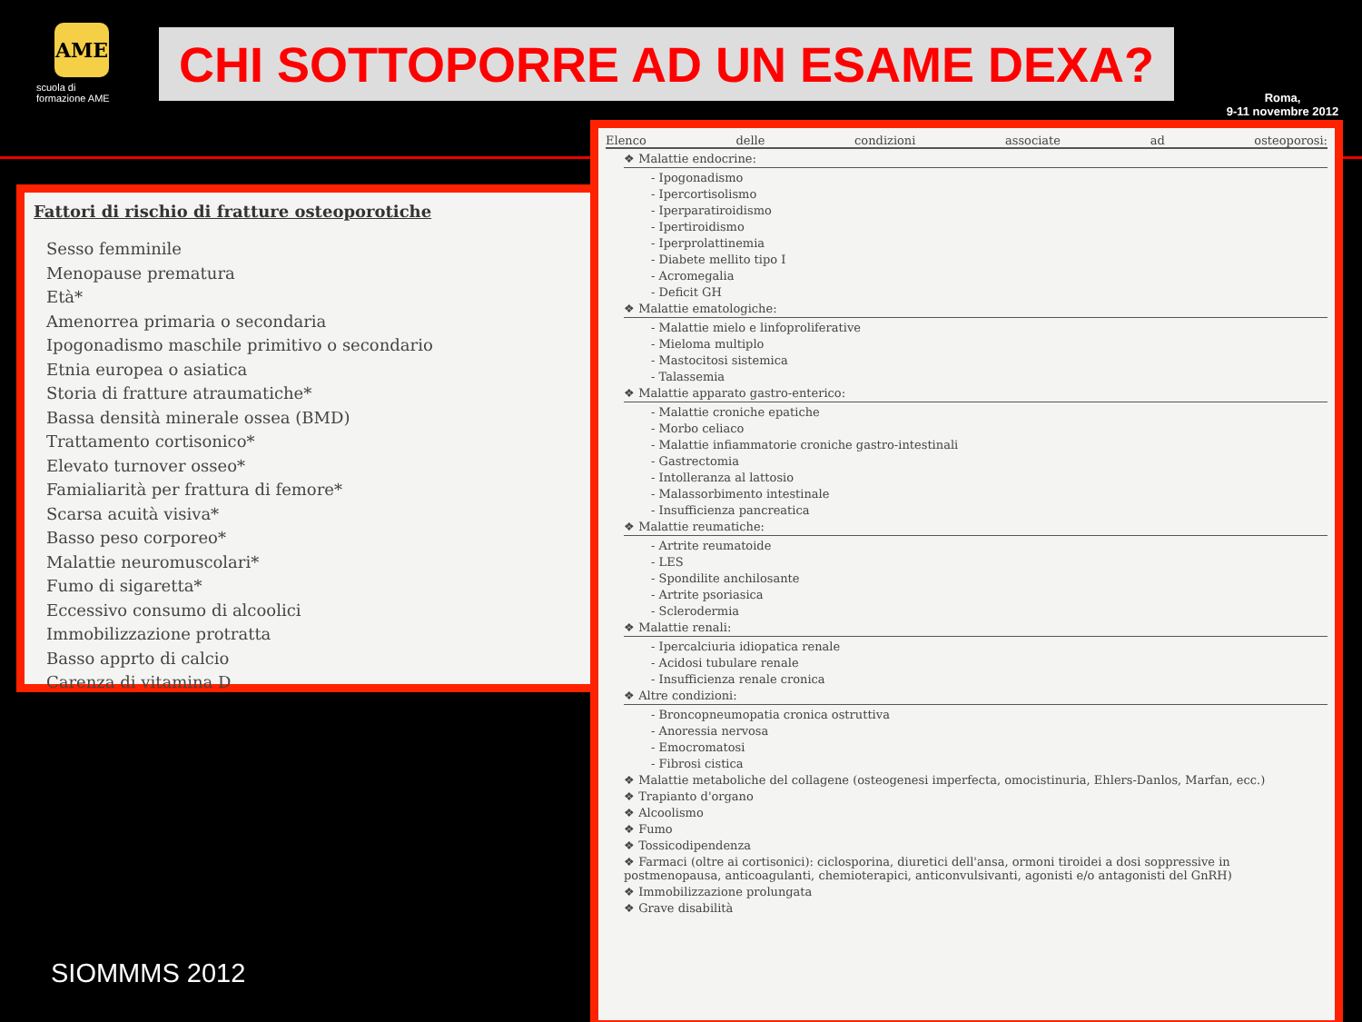AME
scuola di formazione AME
CHI SOTTOPORRE AD UN ESAME DEXA?
Roma,
9-11 novembre 2012
Fattori di rischio di fratture osteoporotiche
Sesso femminile
Menopause prematura
Età*
Amenorrea primaria o secondaria
Ipogonadismo maschile primitivo o secondario
Etnia europea o asiatica
Storia di fratture atraumatiche*
Bassa densità minerale ossea (BMD)
Trattamento cortisonico*
Elevato turnover osseo*
Famialiarità per frattura di femore*
Scarsa acuità visiva*
Basso peso corporeo*
Malattie neuromuscolari*
Fumo di sigaretta*
Eccessivo consumo di alcoolici
Immobilizzazione protratta
Basso apprto di calcio
Carenza di vitamina D
Elenco delle condizioni associate ad osteoporosi:
❖ Malattie endocrine:
- Ipogonadismo
- Ipercortisolismo
- Iperparatiroidismo
- Ipertiroidismo
- Iperprolattinemia
- Diabete mellito tipo I
- Acromegalia
- Deficit GH
❖ Malattie ematologiche:
- Malattie mielo e linfoproliferative
- Mieloma multiplo
- Mastocitosi sistemica
- Talassemia
❖ Malattie apparato gastro-enterico:
- Malattie croniche epatiche
- Morbo celiaco
- Malattie infiammatorie croniche gastro-intestinali
- Gastrectomia
- Intolleranza al lattosio
- Malassorbimento intestinale
- Insufficienza pancreatica
❖ Malattie reumatiche:
- Artrite reumatoide
- LES
- Spondilite anchilosante
- Artrite psoriasica
- Sclerodermia
❖ Malattie renali:
- Ipercalciuria idiopatica renale
- Acidosi tubulare renale
- Insufficienza renale cronica
❖ Altre condizioni:
- Broncopneumopatia cronica ostruttiva
- Anoressia nervosa
- Emocromatosi
- Fibrosi cistica
❖ Malattie metaboliche del collagene (osteogenesi imperfecta, omocistinuria, Ehlers-Danlos, Marfan, ecc.)
❖ Trapianto d'organo
❖ Alcoolismo
❖ Fumo
❖ Tossicodipendenza
❖ Farmaci (oltre ai cortisonici): ciclosporina, diuretici dell'ansa, ormoni tiroidei a dosi soppressive in postmenopausa, anticoagulanti, chemioterapici, anticonvulsivanti, agonisti e/o antagonisti del GnRH)
❖ Immobilizzazione prolungata
❖ Grave disabilità
SIOMMMS 2012